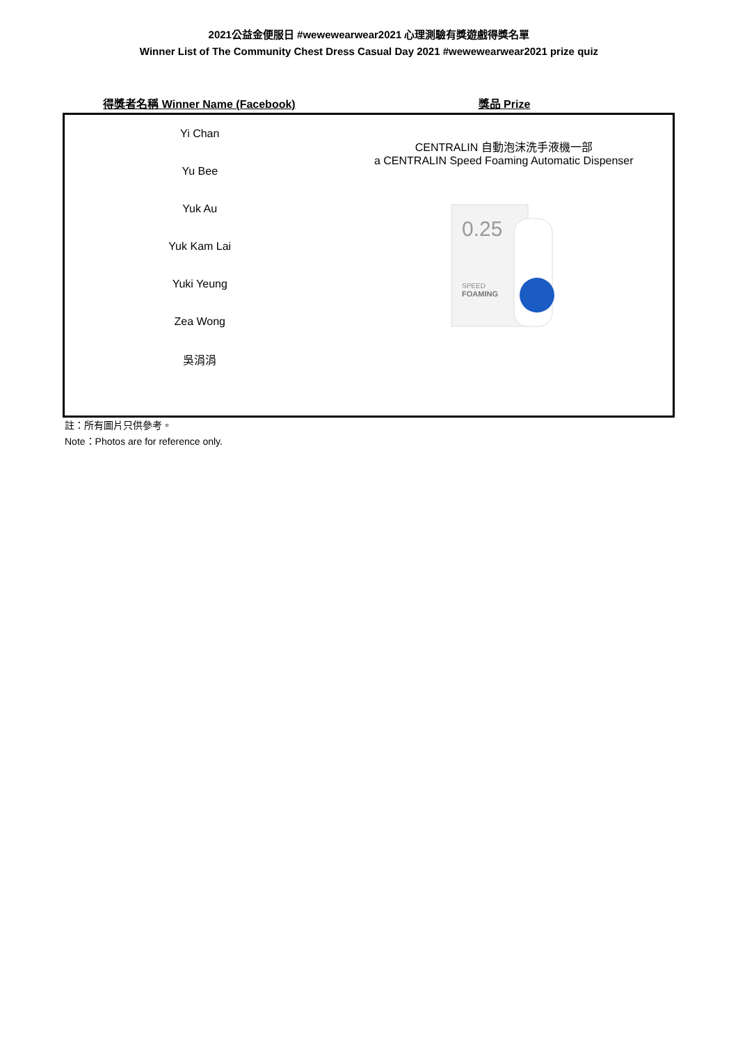2021公益金便服日 #wewewearwear2021 心理測驗有獎遊戲得獎名單
Winner List of The Community Chest Dress Casual Day 2021 #wewewearwear2021 prize quiz
| 得獎者名稱 Winner Name (Facebook) | 獎品 Prize |
| --- | --- |
| Yi Chan | CENTRALIN 自動泡沫洗手液機一部 a CENTRALIN Speed Foaming Automatic Dispenser |
| Yu Bee | |
| Yuk Au | 0.25 SPEED FOAMING |
| Yuk Kam Lai | |
| Yuki Yeung | |
| Zea Wong | |
| 吳涓涓 | |
註：所有圖片只供參考。
Note：Photos are for reference only.